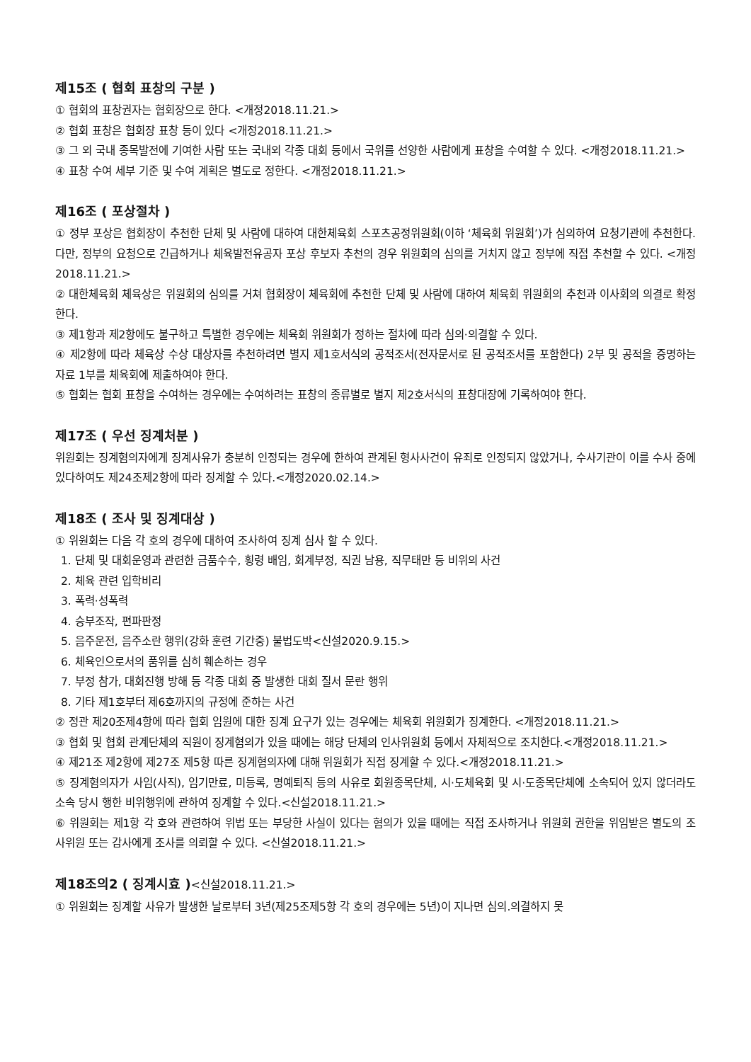제15조 ( 협회 표창의 구분 )
① 협회의 표창권자는 협회장으로 한다. <개정2018.11.21.>
② 협회 표창은 협회장 표창 등이 있다 <개정2018.11.21.>
③ 그 외 국내 종목발전에 기여한 사람 또는 국내외 각종 대회 등에서 국위를 선양한 사람에게 표창을 수여할 수 있다. <개정2018.11.21.>
④ 표창 수여 세부 기준 및 수여 계획은 별도로 정한다. <개정2018.11.21.>
제16조 ( 포상절차 )
① 정부 포상은 협회장이 추천한 단체 및 사람에 대하여 대한체육회 스포츠공정위원회(이하 ‘체육회 위원회’)가 심의하여 요청기관에 추천한다. 다만, 정부의 요청으로 긴급하거나 체육발전유공자 포상 후보자 추천의 경우 위원회의 심의를 거치지 않고 정부에 직접 추천할 수 있다. <개정2018.11.21.>
② 대한체육회 체육상은 위원회의 심의를 거쳐 협회장이 체육회에 추천한 단체 및 사람에 대하여 체육회 위원회의 추천과 이사회의 의결로 확정한다.
③ 제1항과 제2항에도 불구하고 특별한 경우에는 체육회 위원회가 정하는 절차에 따라 심의·의결할 수 있다.
④ 제2항에 따라 체육상 수상 대상자를 추천하려면 별지 제1호서식의 공적조서(전자문서로 된 공적조서를 포함한다) 2부 및 공적을 증명하는 자료 1부를 체육회에 제출하여야 한다.
⑤ 협회는 협회 표창을 수여하는 경우에는 수여하려는 표창의 종류별로 별지 제2호서식의 표창대장에 기록하여야 한다.
제17조 ( 우선 징계처분 )
위원회는 징계혐의자에게 징계사유가 충분히 인정되는 경우에 한하여 관계된 형사사건이 유죄로 인정되지 않았거나, 수사기관이 이를 수사 중에 있다하여도 제24조제2항에 따라 징계할 수 있다.<개정2020.02.14.>
제18조 ( 조사 및 징계대상 )
① 위원회는 다음 각 호의 경우에 대하여 조사하여 징계 심사 할 수 있다.
1. 단체 및 대회운영과 관련한 금품수수, 횡령 배임, 회계부정, 직권 남용, 직무태만 등 비위의 사건
2. 체육 관련 입학비리
3. 폭력·성폭력
4. 승부조작, 편파판정
5. 음주운전, 음주소란 행위(강화 훈련 기간중) 불법도박<신설2020.9.15.>
6. 체육인으로서의 품위를 심히 훼손하는 경우
7. 부정 참가, 대회진행 방해 등 각종 대회 중 발생한 대회 질서 문란 행위
8. 기타 제1호부터 제6호까지의 규정에 준하는 사건
② 정관 제20조제4항에 따라 협회 임원에 대한 징계 요구가 있는 경우에는 체육회 위원회가 징계한다. <개정2018.11.21.>
③ 협회 및 협회 관계단체의 직원이 징계혐의가 있을 때에는 해당 단체의 인사위원회 등에서 자체적으로 조치한다.<개정2018.11.21.>
④ 제21조 제2항에 제27조 제5항 따른 징계혐의자에 대해 위원회가 직접 징계할 수 있다.<개정2018.11.21.>
⑤ 징계혐의자가 사임(사직), 임기만료, 미등록, 명예퇴직 등의 사유로 회원종목단체, 시·도체육회 및 시·도종목단체에 소속되어 있지 않더라도 소속 당시 행한 비위행위에 관하여 징계할 수 있다.<신설2018.11.21.>
⑥ 위원회는 제1항 각 호와 관련하여 위법 또는 부당한 사실이 있다는 혐의가 있을 때에는 직접 조사하거나 위원회 권한을 위임받은 별도의 조사위원 또는 감사에게 조사를 의뢰할 수 있다. <신설2018.11.21.>
제18조의2 ( 징계시효 )<신설2018.11.21.>
① 위원회는 징계할 사유가 발생한 날로부터 3년(제25조제5항 각 호의 경우에는 5년)이 지나면 심의.의결하지 못